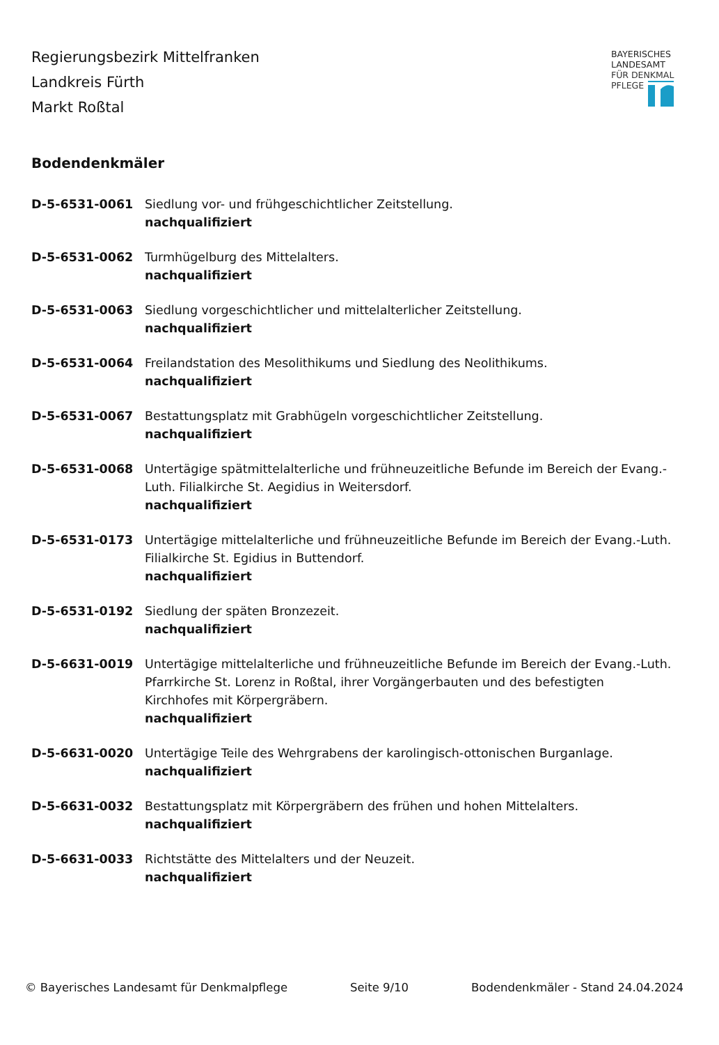Regierungsbezirk Mittelfranken
Landkreis Fürth
Markt Roßtal
BAYERISCHES
LANDESAMT
FÜR DENKMAL
PFLEGE
Bodendenkmäler
D-5-6531-0061 Siedlung vor- und frühgeschichtlicher Zeitstellung.
nachqualifiziert
D-5-6531-0062 Turmhügelburg des Mittelalters.
nachqualifiziert
D-5-6531-0063 Siedlung vorgeschichtlicher und mittelalterlicher Zeitstellung.
nachqualifiziert
D-5-6531-0064 Freilandstation des Mesolithikums und Siedlung des Neolithikums.
nachqualifiziert
D-5-6531-0067 Bestattungsplatz mit Grabhügeln vorgeschichtlicher Zeitstellung.
nachqualifiziert
D-5-6531-0068 Untertägige spätmittelalterliche und frühneuzeitliche Befunde im Bereich der Evang.-Luth. Filialkirche St. Aegidius in Weitersdorf.
nachqualifiziert
D-5-6531-0173 Untertägige mittelalterliche und frühneuzeitliche Befunde im Bereich der Evang.-Luth. Filialkirche St. Egidius in Buttendorf.
nachqualifiziert
D-5-6531-0192 Siedlung der späten Bronzezeit.
nachqualifiziert
D-5-6631-0019 Untertägige mittelalterliche und frühneuzeitliche Befunde im Bereich der Evang.-Luth. Pfarrkirche St. Lorenz in Roßtal, ihrer Vorgängerbauten und des befestigten Kirchhofes mit Körpergräbern.
nachqualifiziert
D-5-6631-0020 Untertägige Teile des Wehrgrabens der karolingisch-ottonischen Burganlage.
nachqualifiziert
D-5-6631-0032 Bestattungsplatz mit Körpergräbern des frühen und hohen Mittelalters.
nachqualifiziert
D-5-6631-0033 Richtstätte des Mittelalters und der Neuzeit.
nachqualifiziert
© Bayerisches Landesamt für Denkmalpflege Seite 9/10 Bodendenkmäler - Stand 24.04.2024